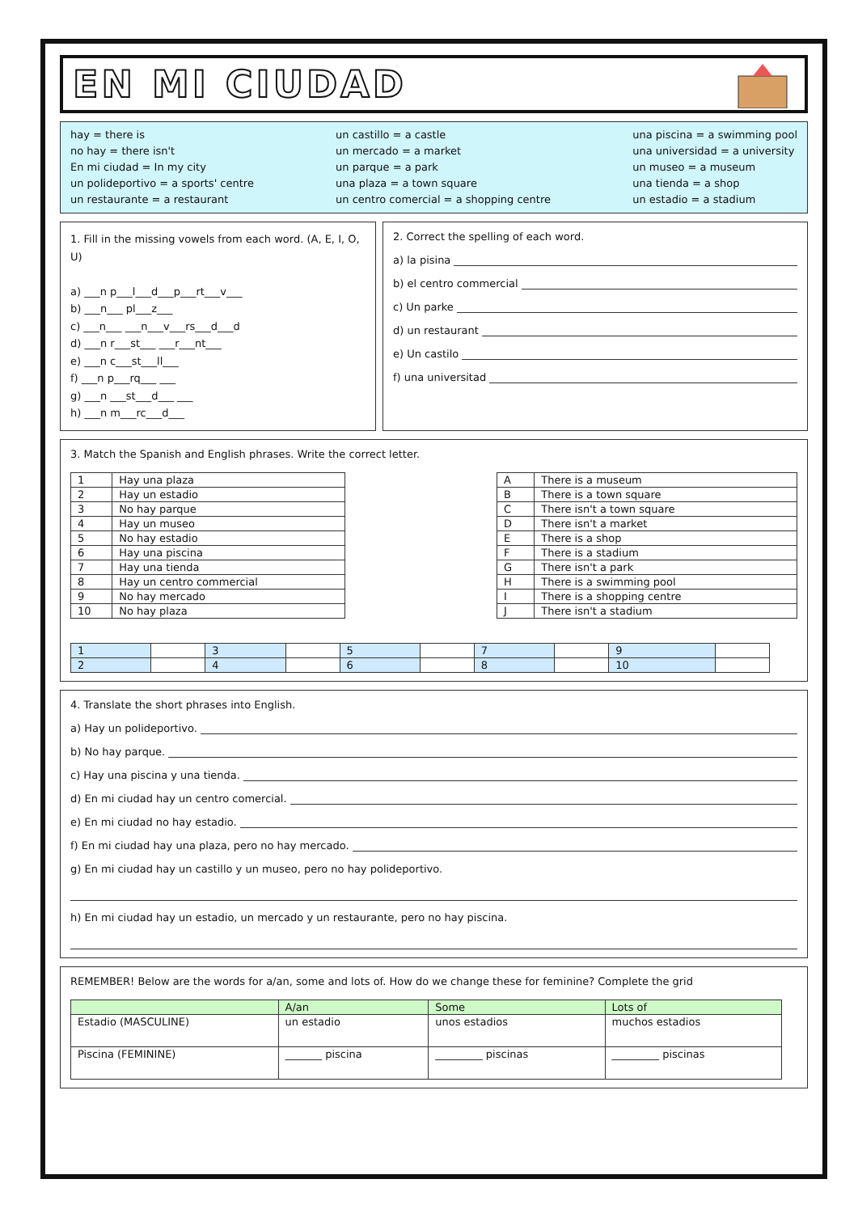EN MI CIUDAD
hay = there is
no hay = there isn't
En mi ciudad = In my city
un polideportivo = a sports' centre
un restaurante = a restaurant
un castillo = a castle
un mercado = a market
un parque = a park
una plaza = a town square
un centro comercial = a shopping centre
una piscina = a swimming pool
una universidad = a university
un museo = a museum
una tienda = a shop
un estadio = a stadium
1. Fill in the missing vowels from each word. (A, E, I, O, U)
a) ___n p___l___d___p___rt___v___
b) ___n___ pl___z___
c) ___n___ ___n___v___rs___d___d
d) ___n r___st___ ___r___nt___
e) ___n c___st___ll___
f) ___n p___rq___ ___
g) ___n ___st___d___ ___
h) ___n m___rc___d___
2. Correct the spelling of each word.
a) la pisina
b) el centro commercial
c) Un parke
d) un restaurant
e) Un castilo
f) una universitad
3. Match the Spanish and English phrases. Write the correct letter.
| 1 | Hay una plaza |
| 2 | Hay un estadio |
| 3 | No hay parque |
| 4 | Hay un museo |
| 5 | No hay estadio |
| 6 | Hay una piscina |
| 7 | Hay una tienda |
| 8 | Hay un centro commercial |
| 9 | No hay mercado |
| 10 | No hay plaza |
| A | There is a museum |
| B | There is a town square |
| C | There isn't a town square |
| D | There isn't a market |
| E | There is a shop |
| F | There is a stadium |
| G | There isn't a park |
| H | There is a swimming pool |
| I | There is a shopping centre |
| J | There isn't a stadium |
| 1 | | 3 | | 5 | | 7 | | 9 | |
| 2 | | 4 | | 6 | | 8 | | 10 | |
4. Translate the short phrases into English.
a) Hay un polideportivo.
b) No hay parque.
c) Hay una piscina y una tienda.
d) En mi ciudad hay un centro comercial.
e) En mi ciudad no hay estadio.
f) En mi ciudad hay una plaza, pero no hay mercado.
g) En mi ciudad hay un castillo y un museo, pero no hay polideportivo.
h) En mi ciudad hay un estadio, un mercado y un restaurante, pero no hay piscina.
REMEMBER! Below are the words for a/an, some and lots of. How do we change these for feminine? Complete the grid
| | A/an | Some | Lots of |
| --- | --- | --- | --- |
| Estadio (MASCULINE) | un estadio | unos estadios | muchos estadios |
| Piscina (FEMININE) | _______ piscina | _________ piscinas | _________ piscinas |